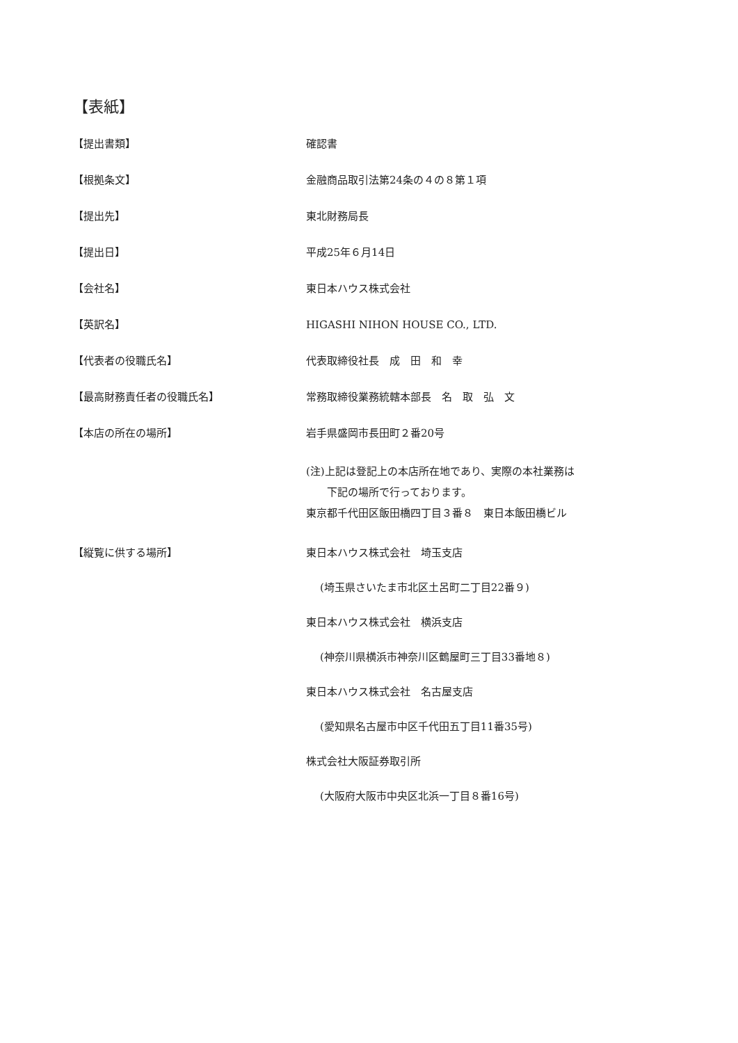【表紙】
【提出書類】 確認書
【根拠条文】 金融商品取引法第24条の４の８第１項
【提出先】 東北財務局長
【提出日】 平成25年６月14日
【会社名】 東日本ハウス株式会社
【英訳名】 HIGASHI NIHON HOUSE CO., LTD.
【代表者の役職氏名】 代表取締役社長　成　田　和　幸
【最高財務責任者の役職氏名】 常務取締役業務統轄本部長　名　取　弘　文
【本店の所在の場所】 岩手県盛岡市長田町２番20号
(注)上記は登記上の本店所在地であり、実際の本社業務は
　　下記の場所で行っております。
東京都千代田区飯田橋四丁目３番８　東日本飯田橋ビル
【縦覧に供する場所】 東日本ハウス株式会社　埼玉支店
(埼玉県さいたま市北区土呂町二丁目22番９)
東日本ハウス株式会社　横浜支店
(神奈川県横浜市神奈川区鶴屋町三丁目33番地８)
東日本ハウス株式会社　名古屋支店
(愛知県名古屋市中区千代田五丁目11番35号)
株式会社大阪証券取引所
(大阪府大阪市中央区北浜一丁目８番16号)